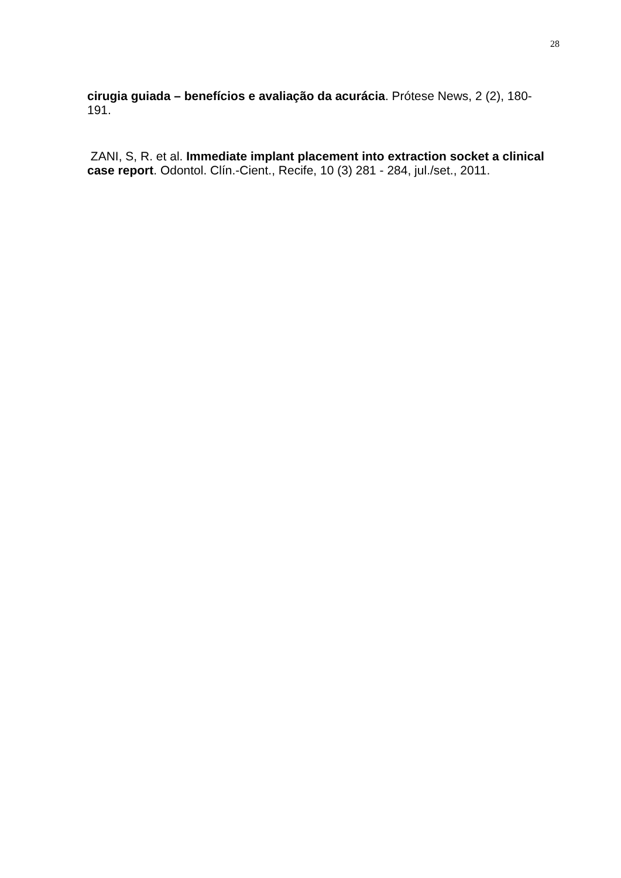28
cirugia guiada – benefícios e avaliação da acurácia. Prótese News, 2 (2), 180-191.
ZANI, S, R. et al. Immediate implant placement into extraction socket a clinical case report. Odontol. Clín.-Cient., Recife, 10 (3) 281 - 284, jul./set., 2011.